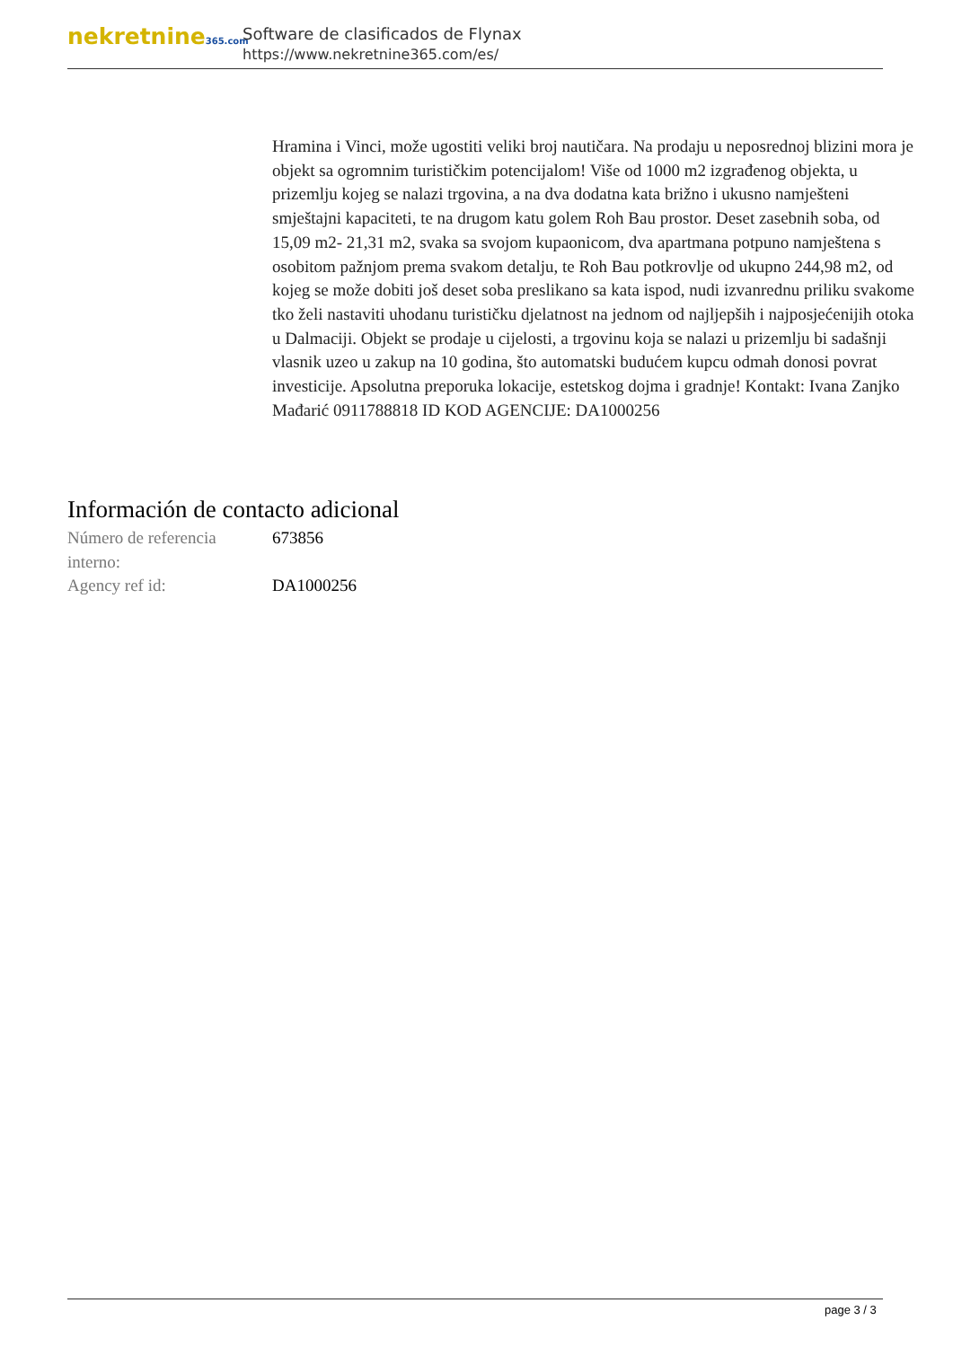nekretnine365.com
Software de clasificados de Flynax
https://www.nekretnine365.com/es/
Hramina i Vinci, može ugostiti veliki broj nautičara. Na prodaju u neposrednoj blizini mora je objekt sa ogromnim turističkim potencijalom! Više od 1000 m2 izgrađenog objekta, u prizemlju kojeg se nalazi trgovina, a na dva dodatna kata brižno i ukusno namješteni smještajni kapaciteti, te na drugom katu golem Roh Bau prostor. Deset zasebnih soba, od 15,09 m2- 21,31 m2, svaka sa svojom kupaonicom, dva apartmana potpuno namještena s osobitom pažnjom prema svakom detalju, te Roh Bau potkrovlje od ukupno 244,98 m2, od kojeg se može dobiti još deset soba preslikano sa kata ispod, nudi izvanrednu priliku svakome tko želi nastaviti uhodanu turističku djelatnost na jednom od najljepših i najposjećenijih otoka u Dalmaciji. Objekt se prodaje u cijelosti, a trgovinu koja se nalazi u prizemlju bi sadašnji vlasnik uzeo u zakup na 10 godina, što automatski budućem kupcu odmah donosi povrat investicije. Apsolutna preporuka lokacije, estetskog dojma i gradnje! Kontakt: Ivana Zanjko Mađarić 0911788818 ID KOD AGENCIJE: DA1000256
Información de contacto adicional
| Número de referencia interno: | 673856 |
| Agency ref id: | DA1000256 |
page 3 / 3